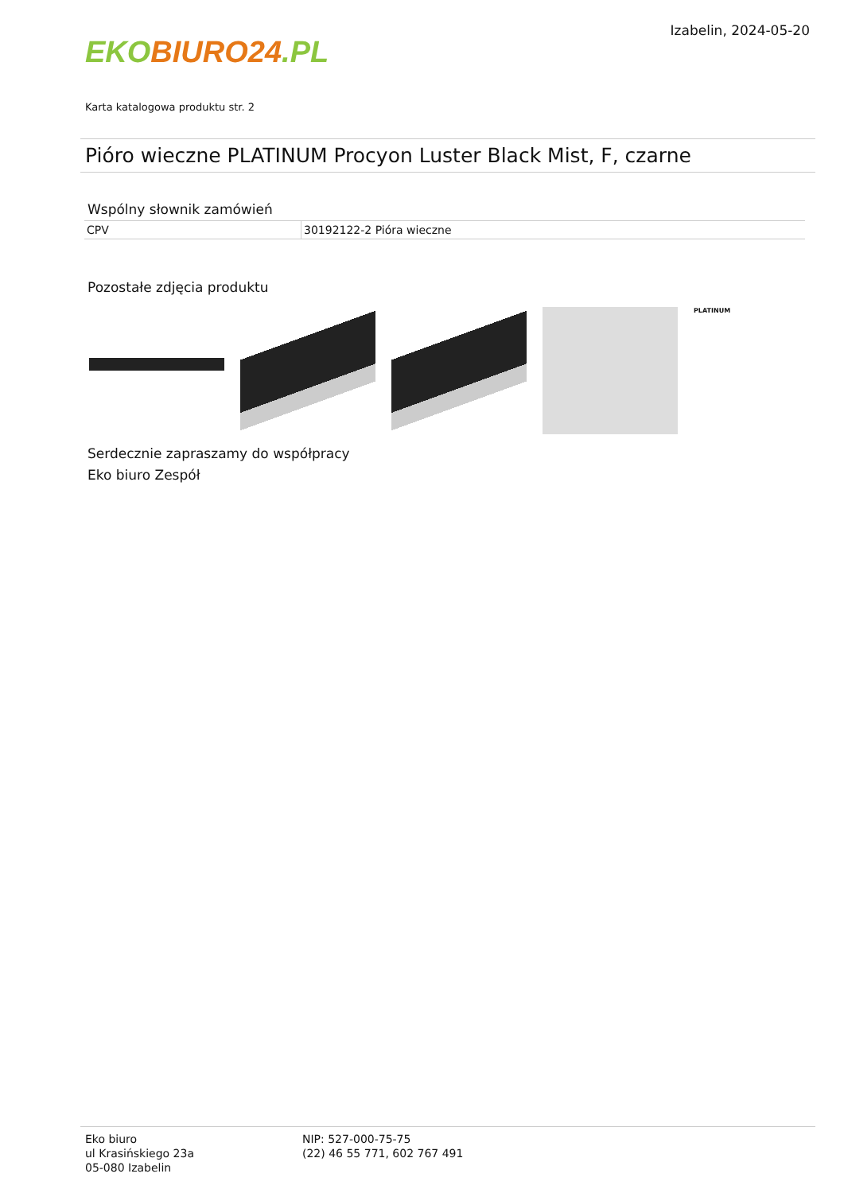EKO BIURO24.PL
Izabelin, 2024-05-20
Karta katalogowa produktu str. 2
Pióro wieczne PLATINUM Procyon Luster Black Mist, F, czarne
Wspólny słownik zamówień
| CPV | 30192122-2 Pióra wieczne |
Pozostałe zdjęcia produktu
PLATINUM
Serdecznie zapraszamy do współpracy
Eko biuro Zespół
Eko biuro
ul Krasińskiego 23a
05-080 Izabelin
NIP: 527-000-75-75
(22) 46 55 771, 602 767 491